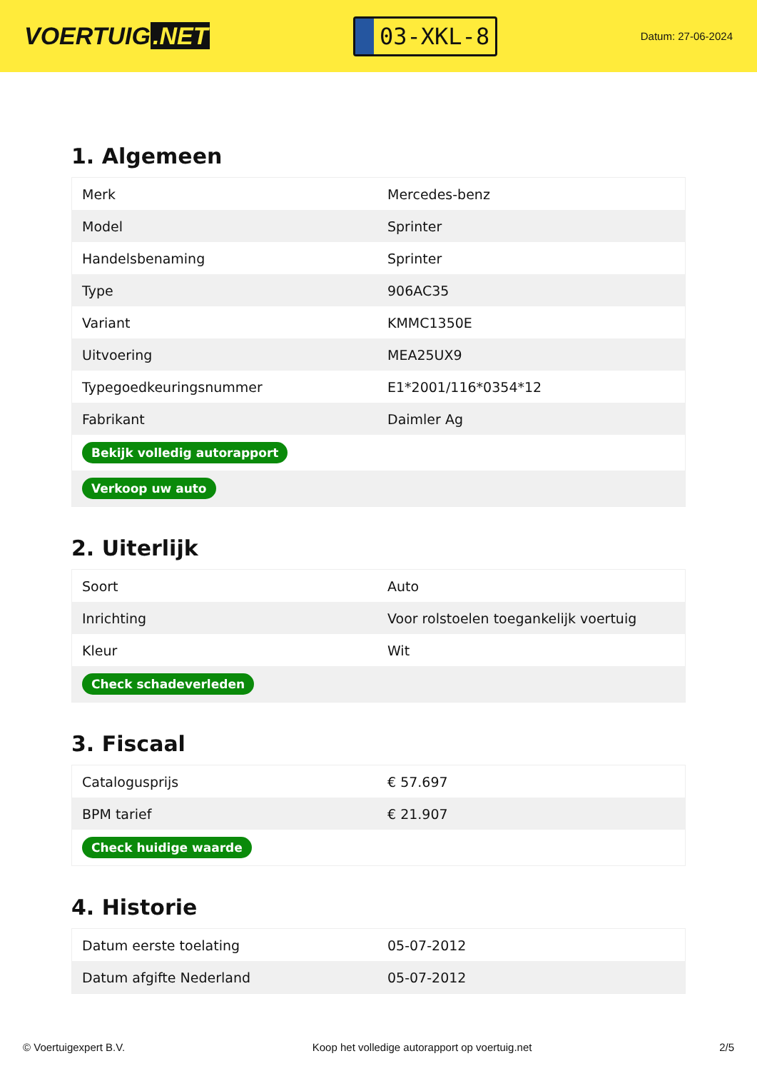VOERTUIG.NET
03-XKL-8
Datum: 27-06-2024
1. Algemeen
| Merk | Mercedes-benz |
| Model | Sprinter |
| Handelsbenaming | Sprinter |
| Type | 906AC35 |
| Variant | KMMC1350E |
| Uitvoering | MEA25UX9 |
| Typegoedkeuringsnummer | E1*2001/116*0354*12 |
| Fabrikant | Daimler Ag |
| Bekijk volledig autorapport | |
| Verkoop uw auto | |
2. Uiterlijk
| Soort | Auto |
| Inrichting | Voor rolstoelen toegankelijk voertuig |
| Kleur | Wit |
| Check schadeverleden | |
3. Fiscaal
| Catalogusprijs | € 57.697 |
| BPM tarief | € 21.907 |
| Check huidige waarde | |
4. Historie
| Datum eerste toelating | 05-07-2012 |
| Datum afgifte Nederland | 05-07-2012 |
© Voertuigexpert B.V. Koop het volledige autorapport op voertuig.net 2/5